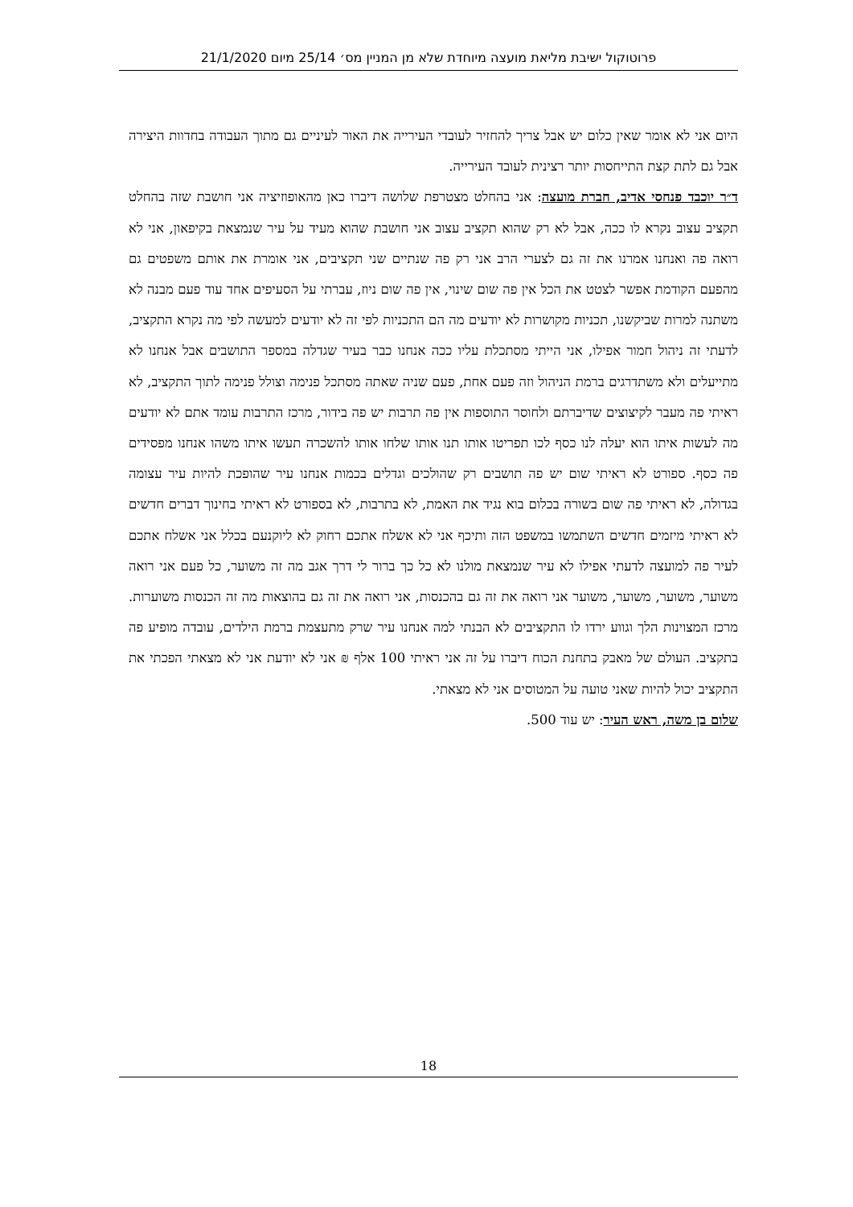פרוטוקול ישיבת מליאת מועצה מיוחדת שלא מן המניין מס׳ 25/14 מיום 21/1/2020
היום אני לא אומר שאין כלום יש אבל צריך להחזיר לעובדי העירייה את האור לעיניים גם מתוך העבודה בחדוות היצירה אבל גם לתת קצת התייחסות יותר רצינית לעובד העירייה.
ד״ר יוכבד פנחסי אדיב, חברת מועצה: אני בהחלט מצטרפת שלושה דיברו כאן מהאופוזיציה אני חושבת שזה בהחלט תקציב עצוב נקרא לו ככה, אבל לא רק שהוא תקציב עצוב אני חושבת שהוא מעיד על עיר שנמצאת בקיפאון, אני לא רואה פה ואנחנו אמרנו את זה גם לצערי הרב אני רק פה שנתיים שני תקציבים, אני אומרת את אותם משפטים גם מהפעם הקודמת אפשר לצטט את הכל אין פה שום שינוי, אין פה שום ניוז, עברתי על הסעיפים אחד עוד פעם מבנה לא משתנה למרות שביקשנו, תכניות מקושרות לא יודעים מה הם התכניות לפי זה לא יודעים למעשה לפי מה נקרא התקציב, לדעתי זה ניהול חמור אפילו, אני הייתי מסתכלת עליו ככה אנחנו כבר בעיר שגדלה במספר התושבים אבל אנחנו לא מתייעלים ולא משתדרגים ברמת הניהול וזה פעם אחת, פעם שניה שאתה מסתכל פנימה וצולל פנימה לתוך התקציב, לא ראיתי פה מעבר לקיצוצים שדיברתם ולחוסר התוספות אין פה תרבות יש פה בידור, מרכז התרבות עומד אתם לא יודעים מה לעשות איתו הוא יעלה לנו כסף לכו תפריטו אותו תנו אותו שלחו אותו להשכרה תעשו איתו משהו אנחנו מפסידים פה כסף. ספורט לא ראיתי שום יש פה תושבים רק שהולכים וגדלים בכמות אנחנו עיר שהופכת להיות עיר עצומה בגדולה, לא ראיתי פה שום בשורה בכלום בוא נגיד את האמת, לא בתרבות, לא בספורט לא ראיתי בחינוך דברים חדשים לא ראיתי מיזמים חדשים השתמשו במשפט הזה ותיכף אני לא אשלח אתכם רחוק לא ליוקנעם בכלל אני אשלח אתכם לעיר פה למועצה לדעתי אפילו לא עיר שנמצאת מולנו לא כל כך ברור לי דרך אגב מה זה משוער, כל פעם אני רואה משוער, משוער, משוער, משוער אני רואה את זה גם בהכנסות, אני רואה את זה גם בהוצאות מה זה הכנסות משוערות. מרכז המצוינות הלך וגווע ירדו לו התקציבים לא הבנתי למה אנחנו עיר שרק מתעצמת ברמת הילדים, עובדה מופיע פה בתקציב. העולם של מאבק בתחנת הכוח דיברו על זה אני ראיתי 100 אלף ₪ אני לא יודעת אני לא מצאתי הפכתי את התקציב יכול להיות שאני טועה על המטוסים אני לא מצאתי.
שלום בן משה, ראש העיר: יש עוד 500.
18